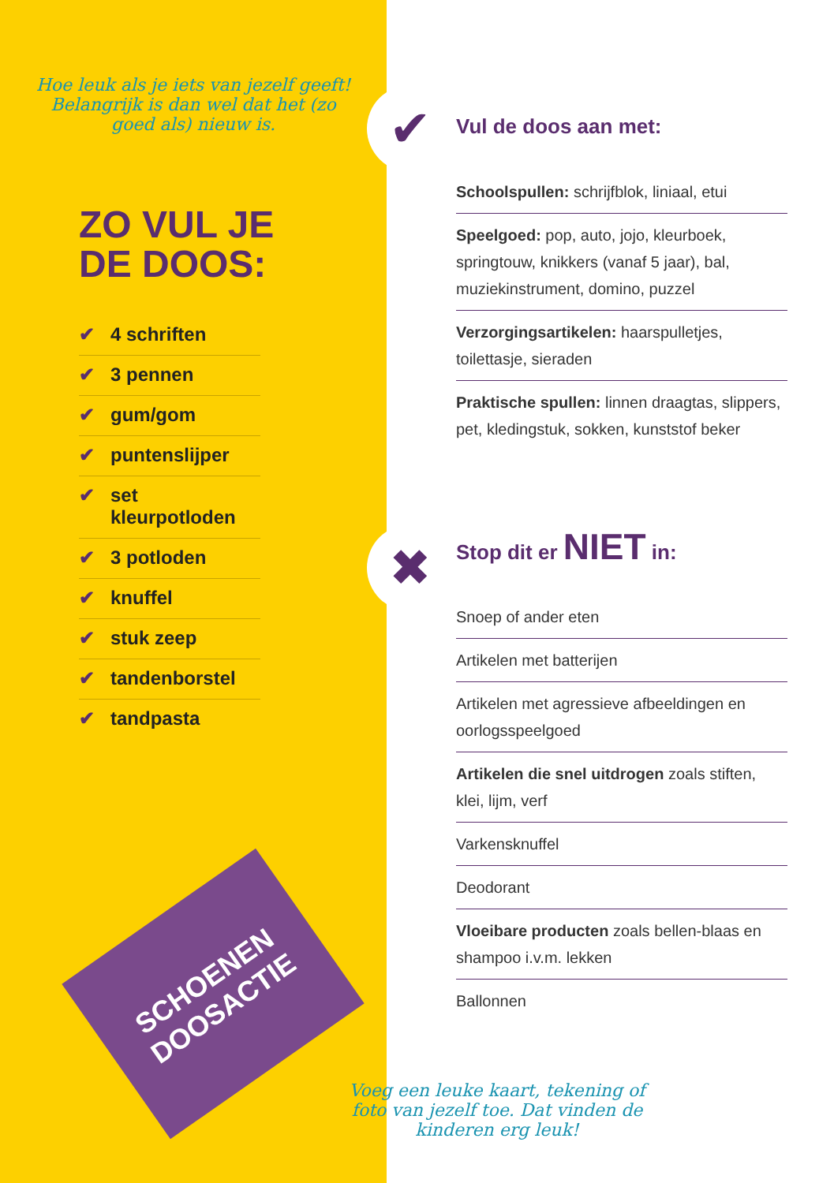✔
✖
SCHOENEN DOOSACTIE
Hoe leuk als je iets van jezelf geeft! Belangrijk is dan wel dat het (zo goed als) nieuw is.
ZO VUL JE
DE DOOS:
✔ 4 schriften
✔ 3 pennen
✔ gum/gom
✔ puntenslijper
✔ set kleurpotloden
✔ 3 potloden
✔ knuffel
✔ stuk zeep
✔ tandenborstel
✔ tandpasta
Vul de doos aan met:
Schoolspullen: schrijfblok, liniaal, etui
Speelgoed: pop, auto, jojo, kleurboek, springtouw, knikkers (vanaf 5 jaar), bal, muziekinstrument, domino, puzzel
Verzorgingsartikelen: haarspulletjes, toilettasje, sieraden
Praktische spullen: linnen draagtas, slippers, pet, kledingstuk, sokken, kunststof beker
Stop dit er NIET in:
Snoep of ander eten
Artikelen met batterijen
Artikelen met agressieve afbeeldingen en oorlogsspeelgoed
Artikelen die snel uitdrogen zoals stiften, klei, lijm, verf
Varkensknuffel
Deodorant
Vloeibare producten zoals bellen-blaas en shampoo i.v.m. lekken
Ballonnen
Voeg een leuke kaart, tekening of foto van jezelf toe. Dat vinden de kinderen erg leuk!